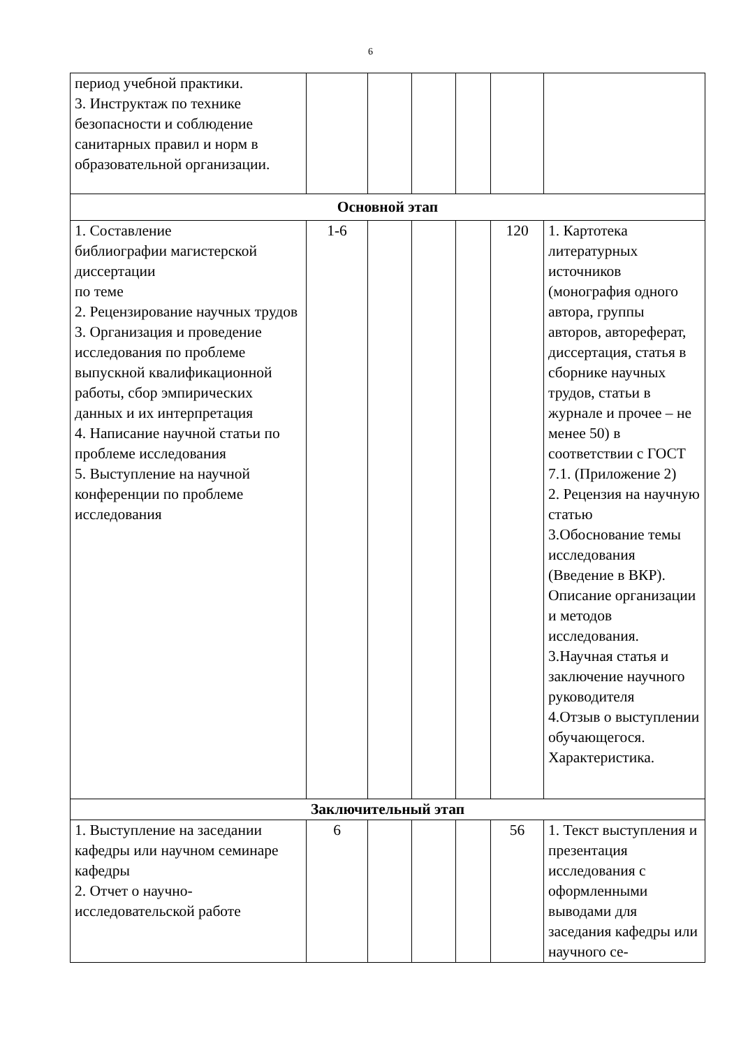6
| период учебной практики. 3. Инструктаж по технике безопасности и соблюдение санитарных правил и норм в образовательной организации. | | | | | | |
| Основной этап | | | | | | |
| 1. Составление библиографии магистерской диссертации по теме 2. Рецензирование научных трудов 3. Организация и проведение исследования по проблеме выпускной квалификационной работы, сбор эмпирических данных и их интерпретация 4. Написание научной статьи по проблеме исследования 5. Выступление на научной конференции по проблеме исследования | 1-6 | | | | 120 | 1. Картотека литературных источников (монография одного автора, группы авторов, автореферат, диссертация, статья в сборнике научных трудов, статьи в журнале и прочее – не менее 50) в соответствии с ГОСТ 7.1. (Приложение 2) 2. Рецензия на научную статью 3.Обоснование темы исследования (Введение в ВКР). Описание организации и методов исследования. 3.Научная статья и заключение научного руководителя 4.Отзыв о выступлении обучающегося. Характеристика. |
| Заключительный этап | | | | | | |
| 1. Выступление на заседании кафедры или научном семинаре кафедры 2. Отчет о научно-исследовательской работе | 6 | | | | 56 | 1. Текст выступления и презентация исследования с оформленными выводами для заседания кафедры или научного се- |